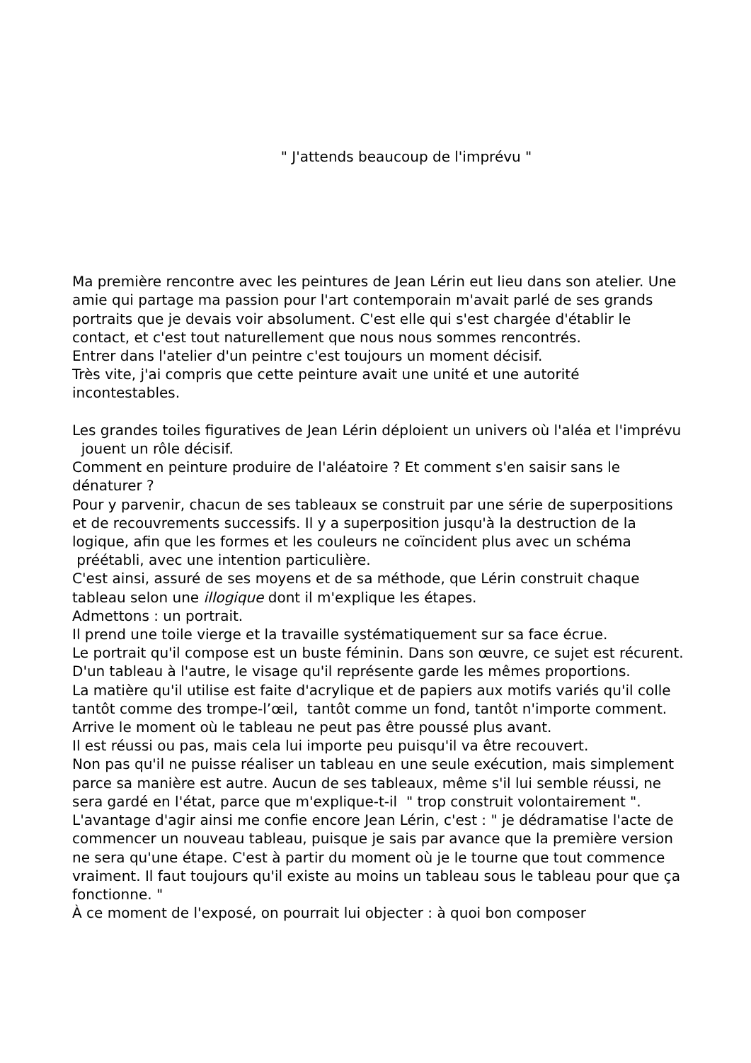" J'attends beaucoup de l'imprévu "
Ma première rencontre avec les peintures de Jean Lérin eut lieu dans son atelier. Une amie qui partage ma passion pour l'art contemporain m'avait parlé de ses grands portraits que je devais voir absolument. C'est elle qui s'est chargée d'établir le contact, et c'est tout naturellement que nous nous sommes rencontrés.
Entrer dans l'atelier d'un peintre c'est toujours un moment décisif.
Très vite, j'ai compris que cette peinture avait une unité et une autorité incontestables.
Les grandes toiles figuratives de Jean Lérin déploient un univers où l'aléa et l'imprévu jouent un rôle décisif.
Comment en peinture produire de l'aléatoire ? Et comment s'en saisir sans le dénaturer ?
Pour y parvenir, chacun de ses tableaux se construit par une série de superpositions et de recouvrements successifs. Il y a superposition jusqu'à la destruction de la logique, afin que les formes et les couleurs ne coïncident plus avec un schéma préétabli, avec une intention particulière.
C'est ainsi, assuré de ses moyens et de sa méthode, que Lérin construit chaque tableau selon une illogique dont il m'explique les étapes.
Admettons : un portrait.
Il prend une toile vierge et la travaille systématiquement sur sa face écrue.
Le portrait qu'il compose est un buste féminin. Dans son œuvre, ce sujet est récurent.
D'un tableau à l'autre, le visage qu'il représente garde les mêmes proportions.
La matière qu'il utilise est faite d'acrylique et de papiers aux motifs variés qu'il colle tantôt comme des trompe-l’œil, tantôt comme un fond, tantôt n'importe comment.
Arrive le moment où le tableau ne peut pas être poussé plus avant.
Il est réussi ou pas, mais cela lui importe peu puisqu'il va être recouvert.
Non pas qu'il ne puisse réaliser un tableau en une seule exécution, mais simplement parce sa manière est autre. Aucun de ses tableaux, même s'il lui semble réussi, ne sera gardé en l'état, parce que m'explique-t-il " trop construit volontairement ".
L'avantage d'agir ainsi me confie encore Jean Lérin, c'est : " je dédramatise l'acte de commencer un nouveau tableau, puisque je sais par avance que la première version ne sera qu'une étape. C'est à partir du moment où je le tourne que tout commence vraiment. Il faut toujours qu'il existe au moins un tableau sous le tableau pour que ça fonctionne. "
À ce moment de l'exposé, on pourrait lui objecter : à quoi bon composer